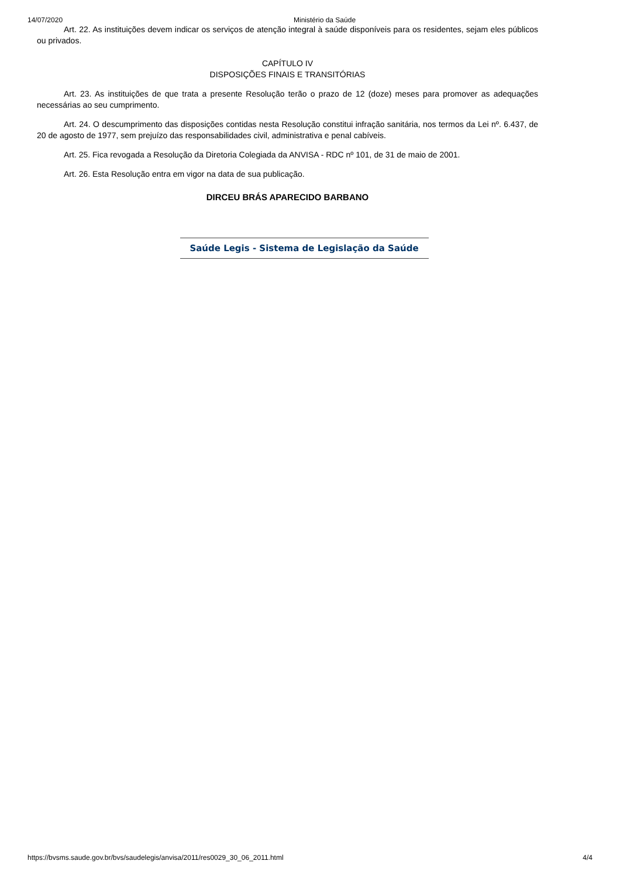14/07/2020 Ministério da Saúde
Art. 22. As instituições devem indicar os serviços de atenção integral à saúde disponíveis para os residentes, sejam eles públicos ou privados.
CAPÍTULO IV
DISPOSIÇÕES FINAIS E TRANSITÓRIAS
Art. 23. As instituições de que trata a presente Resolução terão o prazo de 12 (doze) meses para promover as adequações necessárias ao seu cumprimento.
Art. 24. O descumprimento das disposições contidas nesta Resolução constitui infração sanitária, nos termos da Lei nº. 6.437, de 20 de agosto de 1977, sem prejuízo das responsabilidades civil, administrativa e penal cabíveis.
Art. 25. Fica revogada a Resolução da Diretoria Colegiada da ANVISA - RDC nº 101, de 31 de maio de 2001.
Art. 26. Esta Resolução entra em vigor na data de sua publicação.
DIRCEU BRÁS APARECIDO BARBANO
Saúde Legis - Sistema de Legislação da Saúde
https://bvsms.saude.gov.br/bvs/saudelegis/anvisa/2011/res0029_30_06_2011.html 4/4